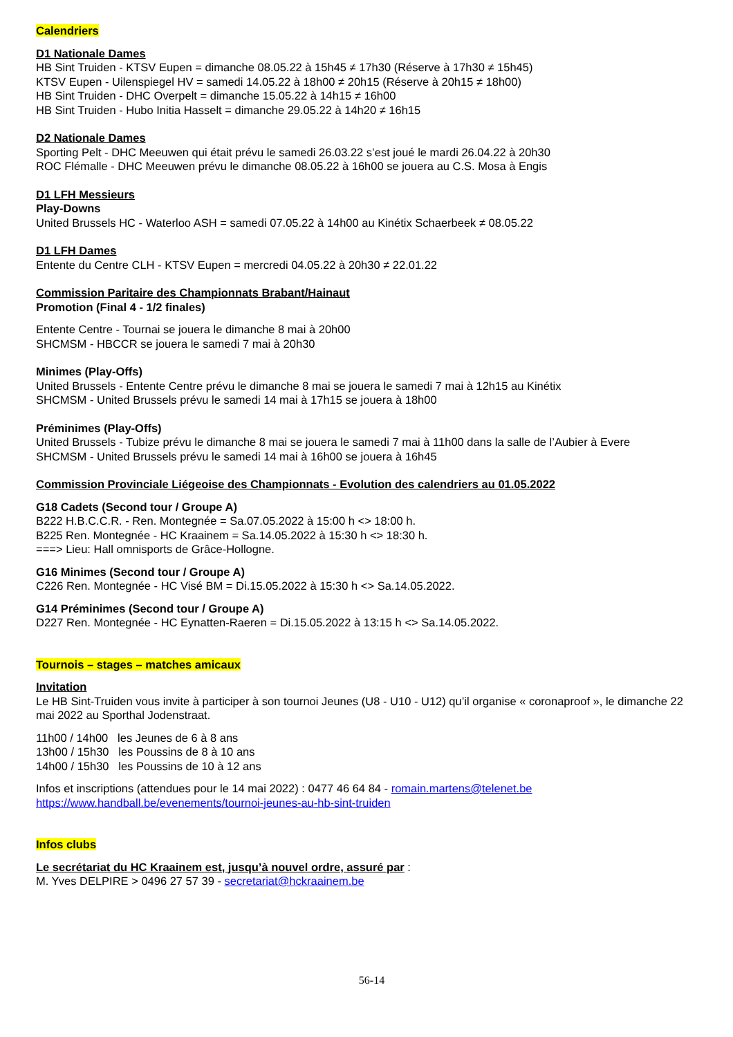Calendriers
D1 Nationale Dames
HB Sint Truiden - KTSV Eupen = dimanche 08.05.22 à 15h45 ≠ 17h30 (Réserve à 17h30 ≠ 15h45)
KTSV Eupen - Uilenspiegel HV = samedi 14.05.22 à 18h00 ≠ 20h15 (Réserve à 20h15 ≠ 18h00)
HB Sint Truiden - DHC Overpelt = dimanche 15.05.22 à 14h15 ≠ 16h00
HB Sint Truiden - Hubo Initia Hasselt = dimanche 29.05.22 à 14h20 ≠ 16h15
D2 Nationale Dames
Sporting Pelt - DHC Meeuwen qui était prévu le samedi 26.03.22 s’est joué le mardi 26.04.22 à 20h30
ROC Flémalle - DHC Meeuwen prévu le dimanche 08.05.22 à 16h00 se jouera au C.S. Mosa à Engis
D1 LFH Messieurs
Play-Downs
United Brussels HC - Waterloo ASH = samedi 07.05.22 à 14h00 au Kinétix Schaerbeek ≠ 08.05.22
D1 LFH Dames
Entente du Centre CLH - KTSV Eupen = mercredi 04.05.22 à 20h30 ≠ 22.01.22
Commission Paritaire des Championnats Brabant/Hainaut
Promotion (Final 4 - 1/2 finales)
Entente Centre - Tournai se jouera le dimanche 8 mai à 20h00
SHCMSM - HBCCR se jouera le samedi 7 mai à 20h30
Minimes (Play-Offs)
United Brussels - Entente Centre prévu le dimanche 8 mai se jouera le samedi 7 mai à 12h15 au Kinétix
SHCMSM - United Brussels prévu le samedi 14 mai à 17h15 se jouera à 18h00
Préminimes (Play-Offs)
United Brussels - Tubize prévu le dimanche 8 mai se jouera le samedi 7 mai à 11h00 dans la salle de l’Aubier à Evere
SHCMSM - United Brussels prévu le samedi 14 mai à 16h00 se jouera à 16h45
Commission Provinciale Liégeoise des Championnats - Evolution des calendriers au 01.05.2022
G18 Cadets (Second tour / Groupe A)
B222 H.B.C.C.R. - Ren. Montegnée = Sa.07.05.2022 à 15:00 h <> 18:00 h.
B225 Ren. Montegnée - HC Kraainem = Sa.14.05.2022 à 15:30 h <> 18:30 h.
===> Lieu: Hall omnisports de Grâce-Hollogne.
G16 Minimes (Second tour / Groupe A)
C226 Ren. Montegnée - HC Visé BM = Di.15.05.2022 à 15:30 h <> Sa.14.05.2022.
G14 Préminimes (Second tour / Groupe A)
D227 Ren. Montegnée - HC Eynatten-Raeren = Di.15.05.2022 à 13:15 h <> Sa.14.05.2022.
Tournois – stages – matches amicaux
Invitation
Le HB Sint-Truiden vous invite à participer à son tournoi Jeunes (U8 - U10 - U12) qu’il organise « coronaproof », le dimanche 22 mai 2022 au Sporthal Jodenstraat.
11h00 / 14h00 les Jeunes de 6 à 8 ans
13h00 / 15h30 les Poussins de 8 à 10 ans
14h00 / 15h30 les Poussins de 10 à 12 ans
Infos et inscriptions (attendues pour le 14 mai 2022) : 0477 46 64 84 - romain.martens@telenet.be
https://www.handball.be/evenements/tournoi-jeunes-au-hb-sint-truiden
Infos clubs
Le secrétariat du HC Kraainem est, jusqu’à nouvel ordre, assuré par :
M. Yves DELPIRE > 0496 27 57 39 - secretariat@hckraainem.be
56-14